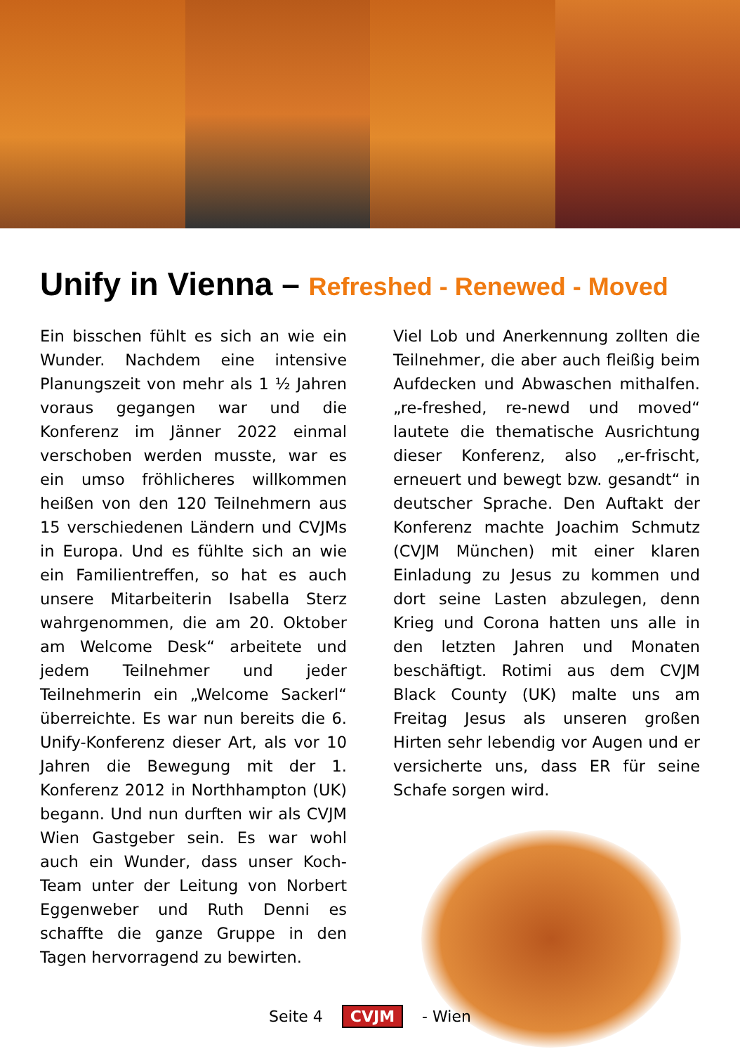Unify in Vienna – Refreshed - Renewed - Moved
Ein bisschen fühlt es sich an wie ein Wunder. Nachdem eine intensive Planungszeit von mehr als 1 ½ Jahren voraus gegangen war und die Konferenz im Jänner 2022 einmal verschoben werden musste, war es ein umso fröhlicheres willkommen heißen von den 120 Teilnehmern aus 15 verschiedenen Ländern und CVJMs in Europa. Und es fühlte sich an wie ein Familientreffen, so hat es auch unsere Mitarbeiterin Isabella Sterz wahrgenommen, die am 20. Oktober am Welcome Desk“ arbeitete und jedem Teilnehmer und jeder Teilnehmerin ein „Welcome Sackerl“ überreichte. Es war nun bereits die 6. Unify-Konferenz dieser Art, als vor 10 Jahren die Bewegung mit der 1. Konferenz 2012 in Northhampton (UK) begann. Und nun durften wir als CVJM Wien Gastgeber sein. Es war wohl auch ein Wunder, dass unser Koch-Team unter der Leitung von Norbert Eggenweber und Ruth Denni es schaffte die ganze Gruppe in den Tagen hervorragend zu bewirten.
Viel Lob und Anerkennung zollten die Teilnehmer, die aber auch fleißig beim Aufdecken und Abwaschen mithalfen. „re-freshed, re-newd und moved“ lautete die thematische Ausrichtung dieser Konferenz, also „er-frischt, erneuert und bewegt bzw. gesandt“ in deutscher Sprache. Den Auftakt der Konferenz machte Joachim Schmutz (CVJM München) mit einer klaren Einladung zu Jesus zu kommen und dort seine Lasten abzulegen, denn Krieg und Corona hatten uns alle in den letzten Jahren und Monaten beschäftigt. Rotimi aus dem CVJM Black County (UK) malte uns am Freitag Jesus als unseren großen Hirten sehr lebendig vor Augen und er versicherte uns, dass ER für seine Schafe sorgen wird.
Seite 4 CVJM - Wien